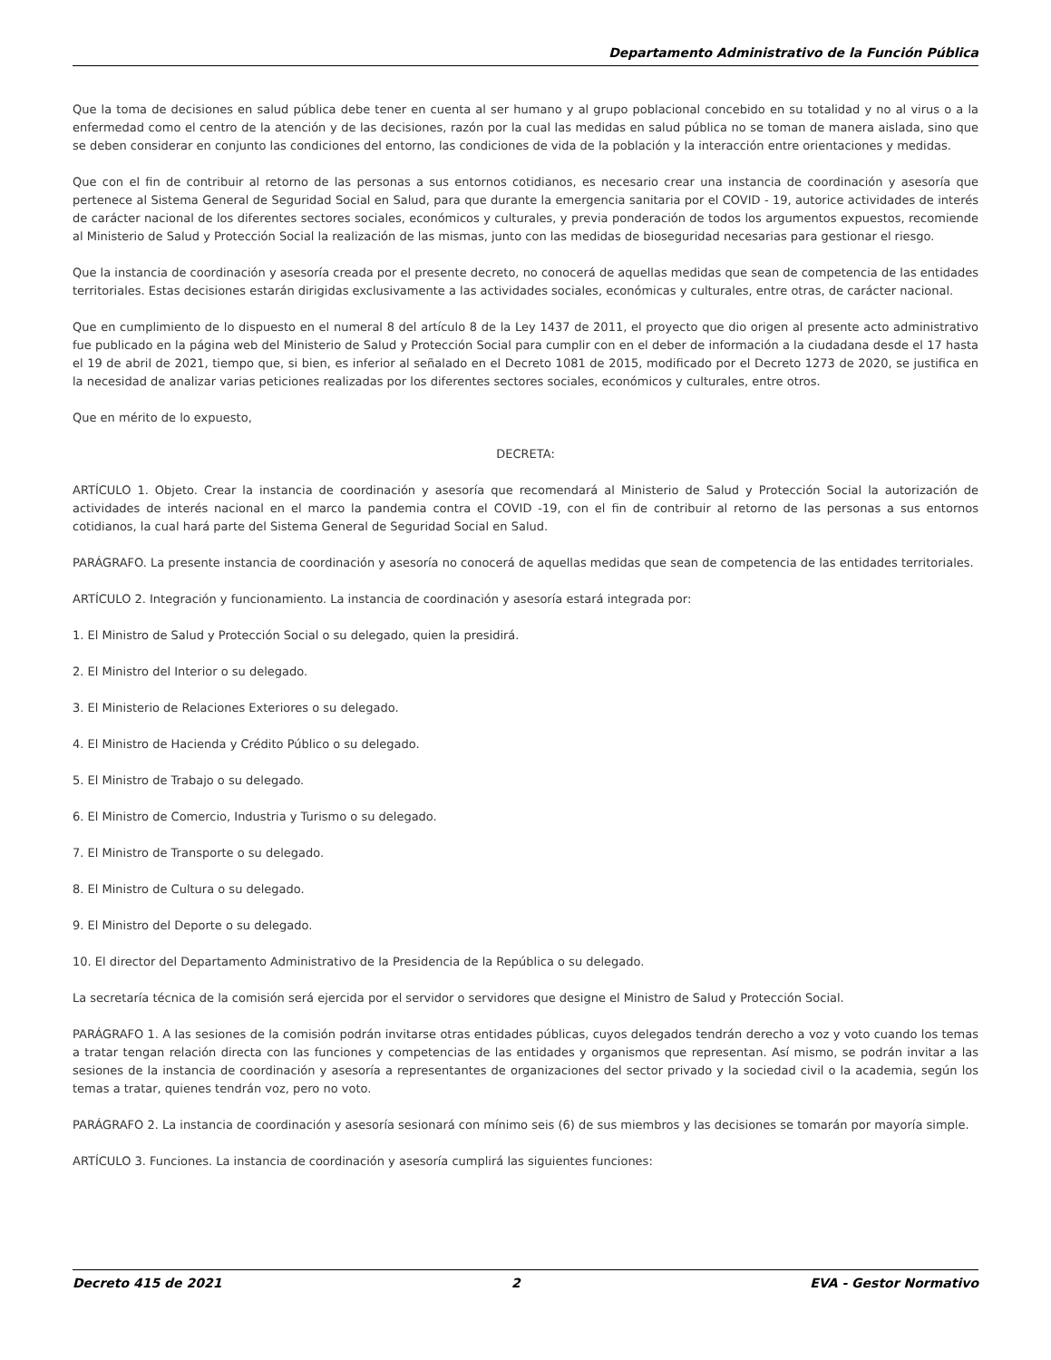Departamento Administrativo de la Función Pública
Que la toma de decisiones en salud pública debe tener en cuenta al ser humano y al grupo poblacional concebido en su totalidad y no al virus o a la enfermedad como el centro de la atención y de las decisiones, razón por la cual las medidas en salud pública no se toman de manera aislada, sino que se deben considerar en conjunto las condiciones del entorno, las condiciones de vida de la población y la interacción entre orientaciones y medidas.
Que con el fin de contribuir al retorno de las personas a sus entornos cotidianos, es necesario crear una instancia de coordinación y asesoría que pertenece al Sistema General de Seguridad Social en Salud, para que durante la emergencia sanitaria por el COVID - 19, autorice actividades de interés de carácter nacional de los diferentes sectores sociales, económicos y culturales, y previa ponderación de todos los argumentos expuestos, recomiende al Ministerio de Salud y Protección Social la realización de las mismas, junto con las medidas de bioseguridad necesarias para gestionar el riesgo.
Que la instancia de coordinación y asesoría creada por el presente decreto, no conocerá de aquellas medidas que sean de competencia de las entidades territoriales. Estas decisiones estarán dirigidas exclusivamente a las actividades sociales, económicas y culturales, entre otras, de carácter nacional.
Que en cumplimiento de lo dispuesto en el numeral 8 del artículo 8 de la Ley 1437 de 2011, el proyecto que dio origen al presente acto administrativo fue publicado en la página web del Ministerio de Salud y Protección Social para cumplir con en el deber de información a la ciudadana desde el 17 hasta el 19 de abril de 2021, tiempo que, si bien, es inferior al señalado en el Decreto 1081 de 2015, modificado por el Decreto 1273 de 2020, se justifica en la necesidad de analizar varias peticiones realizadas por los diferentes sectores sociales, económicos y culturales, entre otros.
Que en mérito de lo expuesto,
DECRETA:
ARTÍCULO 1. Objeto. Crear la instancia de coordinación y asesoría que recomendará al Ministerio de Salud y Protección Social la autorización de actividades de interés nacional en el marco la pandemia contra el COVID -19, con el fin de contribuir al retorno de las personas a sus entornos cotidianos, la cual hará parte del Sistema General de Seguridad Social en Salud.
PARÁGRAFO. La presente instancia de coordinación y asesoría no conocerá de aquellas medidas que sean de competencia de las entidades territoriales.
ARTÍCULO 2. Integración y funcionamiento. La instancia de coordinación y asesoría estará integrada por:
1. El Ministro de Salud y Protección Social o su delegado, quien la presidirá.
2. El Ministro del Interior o su delegado.
3. El Ministerio de Relaciones Exteriores o su delegado.
4. El Ministro de Hacienda y Crédito Público o su delegado.
5. El Ministro de Trabajo o su delegado.
6. El Ministro de Comercio, Industria y Turismo o su delegado.
7. El Ministro de Transporte o su delegado.
8. El Ministro de Cultura o su delegado.
9. El Ministro del Deporte o su delegado.
10. El director del Departamento Administrativo de la Presidencia de la República o su delegado.
La secretaría técnica de la comisión será ejercida por el servidor o servidores que designe el Ministro de Salud y Protección Social.
PARÁGRAFO 1. A las sesiones de la comisión podrán invitarse otras entidades públicas, cuyos delegados tendrán derecho a voz y voto cuando los temas a tratar tengan relación directa con las funciones y competencias de las entidades y organismos que representan. Así mismo, se podrán invitar a las sesiones de la instancia de coordinación y asesoría a representantes de organizaciones del sector privado y la sociedad civil o la academia, según los temas a tratar, quienes tendrán voz, pero no voto.
PARÁGRAFO 2. La instancia de coordinación y asesoría sesionará con mínimo seis (6) de sus miembros y las decisiones se tomarán por mayoría simple.
ARTÍCULO 3. Funciones. La instancia de coordinación y asesoría cumplirá las siguientes funciones:
Decreto 415 de 2021 2 EVA - Gestor Normativo